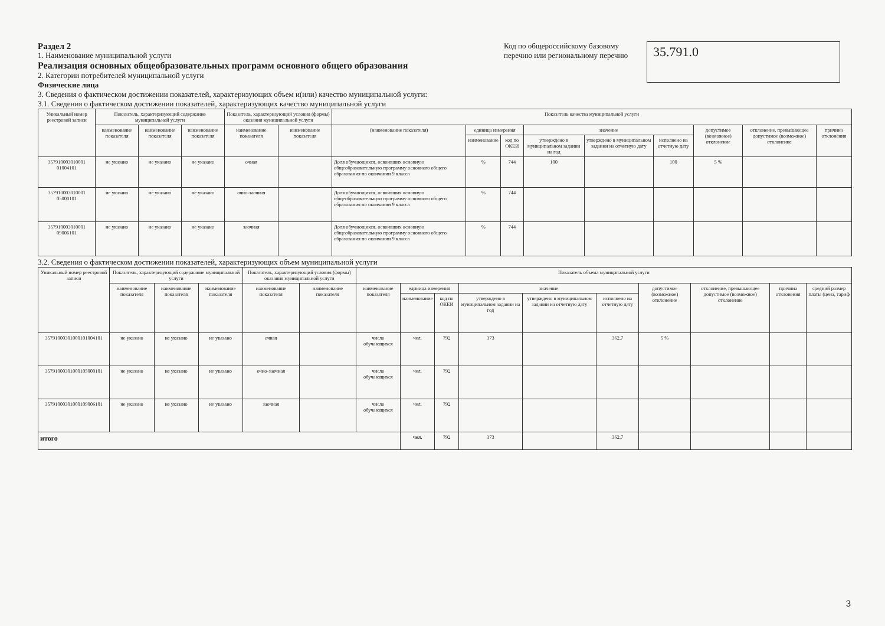Раздел 2
1. Наименование муниципальной услуги
Реализация основных общеобразовательных программ основного общего образования
2. Категории потребителей муниципальной услуги
Физические лица
3. Сведения о фактическом достижении показателей, характеризующих объем и(или) качество муниципальной услуги:
3.1. Сведения о фактическом достижении показателей, характеризующих качество муниципальной услуги
Код по общероссийскому базовому перечню или региональному перечню
35.791.0
| Уникальный номер реестровой записи | Показатель, характеризующий содержание муниципальной услуги | | | Показатель, характеризующий условия (формы) оказания муниципальной услуги | | Показатель качества муниципальной услуги | | | | | | | | |
| --- | --- | --- | --- | --- | --- | --- | --- | --- | --- | --- | --- | --- | --- | --- |
| | наименование показателя | наименование показателя | наименование показателя | наименование показателя | наименование показателя | (наименование показателя) | единица измерения | | значение | | | допустимое (возможное) отклонение | отклонение, превышающее допустимое (возможное) отклонение | причина отклонения |
| | | | | | | | наименование | код по ОКЕИ | утверждено в муниципальном задании на год | утверждено в муниципальном задании на отчетную дату | исполнено на отчетную дату | | | |
| 357910003010001 01004101 | не указано | не указано | не указано | очная | | Доля обучающихся, освоивших основную общеобразовательную программу основного общего образования по окончании 9 класса | % | 744 | 100 | | 100 | 5 % | | |
| 357910003010001 05000101 | не указано | не указано | не указано | очно-заочная | | Доля обучающихся, освоивших основную общеобразовательную программу основного общего образования по окончании 9 класса | % | 744 | | | | | | |
| 357910003010001 09006101 | не указано | не указано | не указано | заочная | | Доля обучающихся, освоивших основную общеобразовательную программу основного общего образования по окончании 9 класса | % | 744 | | | | | | |
3.2. Сведения о фактическом достижении показателей, характеризующих объем муниципальной услуги
| Уникальный номер реестровой записи | Показатель, характеризующий содержание муниципальной услуги | | | Показатель, характеризующий условия (формы) оказания муниципальной услуги | | Показатель объема муниципальной услуги | | | | | | | | | |
| --- | --- | --- | --- | --- | --- | --- | --- | --- | --- | --- | --- | --- | --- | --- | --- |
| | наименование показателя | наименование показателя | наименование показателя | наименование показателя | наименование показателя | наименование показателя | единица измерения | | значение | | | допустимое (возможное) отклонение | отклонение, превышающее допустимое (возможное) отклонение | причина отклонения | средний размер платы (цена, тариф |
| | | | | | | | наименование | код по ОКЕИ | утверждено в муниципальном задании на год | утверждено в муниципальном задании на отчетную дату | исполнено на отчетную дату | | | | |
| 35791000301000101004101 | не указано | не указано | не указано | очная | | число обучающихся | чел. | 792 | 373 | | 362,7 | 5 % | | | |
| 35791000301000105000101 | не указано | не указано | не указано | очно-заочная | | число обучающихся | чел. | 792 | | | | | | | |
| 35791000301000109006101 | не указано | не указано | не указано | заочная | | число обучающихся | чел. | 792 | | | | | | | |
| итого | | | | | | | чел. | 792 | 373 | | 362,7 | | | | |
3